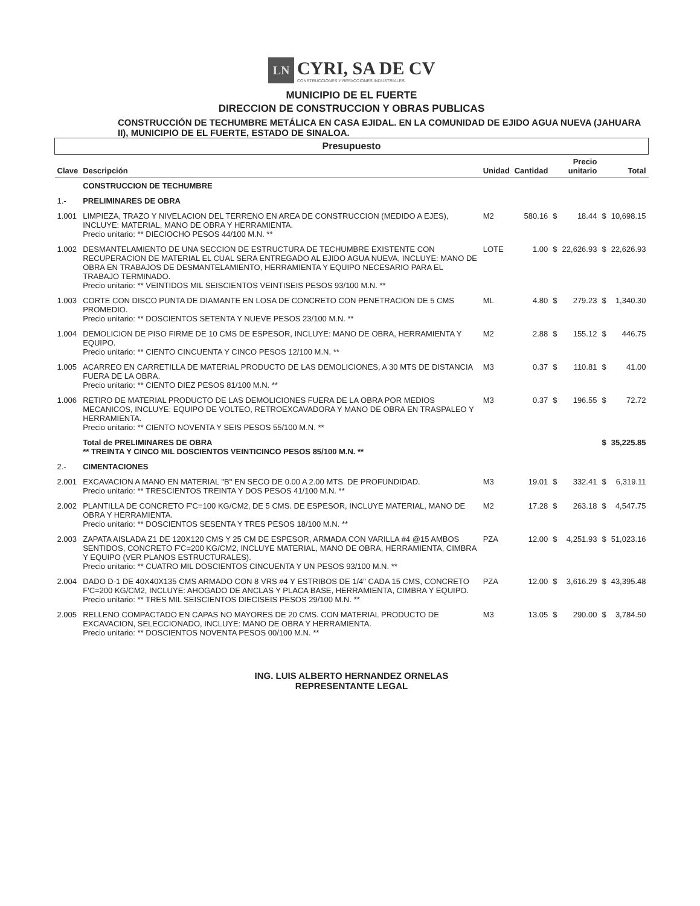LN CYRI, SA DE CV CONSTRUCCIONES Y REFACCIONES INDUSTRIALES
MUNICIPIO DE EL FUERTE
DIRECCION DE CONSTRUCCION Y OBRAS PUBLICAS
CONSTRUCCIÓN DE TECHUMBRE METÁLICA EN CASA EJIDAL. EN LA COMUNIDAD DE EJIDO AGUA NUEVA (JAHUARA II), MUNICIPIO DE EL FUERTE, ESTADO DE SINALOA.
| Presupuesto | | | | | | | |
| Clave | Descripción | Unidad | Cantidad | | Precio unitario | | Total |
| | CONSTRUCCION DE TECHUMBRE | | | | | | |
| 1.- | PRELIMINARES DE OBRA | | | | | | |
| 1.001 | LIMPIEZA, TRAZO Y NIVELACION DEL TERRENO EN AREA DE CONSTRUCCION (MEDIDO A EJES), INCLUYE: MATERIAL, MANO DE OBRA Y HERRAMIENTA. Precio unitario: ** DIECIOCHO PESOS 44/100 M.N. ** | M2 | 580.16 | $ | 18.44 | $ | 10,698.15 |
| 1.002 | DESMANTELAMIENTO DE UNA SECCION DE ESTRUCTURA DE TECHUMBRE EXISTENTE CON RECUPERACION DE MATERIAL EL CUAL SERA ENTREGADO AL EJIDO AGUA NUEVA, INCLUYE: MANO DE OBRA EN TRABAJOS DE DESMANTELAMIENTO, HERRAMIENTA Y EQUIPO NECESARIO PARA EL TRABAJO TERMINADO. Precio unitario: ** VEINTIDOS MIL SEISCIENTOS VEINTISEIS PESOS 93/100 M.N. ** | LOTE | 1.00 | $ | 22,626.93 | $ | 22,626.93 |
| 1.003 | CORTE CON DISCO PUNTA DE DIAMANTE EN LOSA DE CONCRETO CON PENETRACION DE 5 CMS PROMEDIO. Precio unitario: ** DOSCIENTOS SETENTA Y NUEVE PESOS 23/100 M.N. ** | ML | 4.80 | $ | 279.23 | $ | 1,340.30 |
| 1.004 | DEMOLICION DE PISO FIRME DE 10 CMS DE ESPESOR, INCLUYE: MANO DE OBRA, HERRAMIENTA Y EQUIPO. Precio unitario: ** CIENTO CINCUENTA Y CINCO PESOS 12/100 M.N. ** | M2 | 2.88 | $ | 155.12 | $ | 446.75 |
| 1.005 | ACARREO EN CARRETILLA DE MATERIAL PRODUCTO DE LAS DEMOLICIONES, A 30 MTS DE DISTANCIA FUERA DE LA OBRA. Precio unitario: ** CIENTO DIEZ PESOS 81/100 M.N. ** | M3 | 0.37 | $ | 110.81 | $ | 41.00 |
| 1.006 | RETIRO DE MATERIAL PRODUCTO DE LAS DEMOLICIONES FUERA DE LA OBRA POR MEDIOS MECANICOS, INCLUYE: EQUIPO DE VOLTEO, RETROEXCAVADORA Y MANO DE OBRA EN TRASPALEO Y HERRAMIENTA. Precio unitario: ** CIENTO NOVENTA Y SEIS PESOS 55/100 M.N. ** | M3 | 0.37 | $ | 196.55 | $ | 72.72 |
| | Total de PRELIMINARES DE OBRA ** TREINTA Y CINCO MIL DOSCIENTOS VEINTICINCO PESOS 85/100 M.N. ** | | | | | $ | 35,225.85 |
| 2.- | CIMENTACIONES | | | | | | |
| 2.001 | EXCAVACION A MANO EN MATERIAL "B" EN SECO DE 0.00 A 2.00 MTS. DE PROFUNDIDAD. Precio unitario: ** TRESCIENTOS TREINTA Y DOS PESOS 41/100 M.N. ** | M3 | 19.01 | $ | 332.41 | $ | 6,319.11 |
| 2.002 | PLANTILLA DE CONCRETO F'C=100 KG/CM2, DE 5 CMS. DE ESPESOR, INCLUYE MATERIAL, MANO DE OBRA Y HERRAMIENTA. Precio unitario: ** DOSCIENTOS SESENTA Y TRES PESOS 18/100 M.N. ** | M2 | 17.28 | $ | 263.18 | $ | 4,547.75 |
| 2.003 | ZAPATA AISLADA Z1 DE 120X120 CMS Y 25 CM DE ESPESOR, ARMADA CON VARILLA #4 @15 AMBOS SENTIDOS, CONCRETO F'C=200 KG/CM2, INCLUYE MATERIAL, MANO DE OBRA, HERRAMIENTA, CIMBRA Y EQUIPO (VER PLANOS ESTRUCTURALES). Precio unitario: ** CUATRO MIL DOSCIENTOS CINCUENTA Y UN PESOS 93/100 M.N. ** | PZA | 12.00 | $ | 4,251.93 | $ | 51,023.16 |
| 2.004 | DADO D-1 DE 40X40X135 CMS ARMADO CON 8 VRS #4 Y ESTRIBOS DE 1/4" CADA 15 CMS, CONCRETO F'C=200 KG/CM2, INCLUYE: AHOGADO DE ANCLAS Y PLACA BASE, HERRAMIENTA, CIMBRA Y EQUIPO. Precio unitario: ** TRES MIL SEISCIENTOS DIECISEIS PESOS 29/100 M.N. ** | PZA | 12.00 | $ | 3,616.29 | $ | 43,395.48 |
| 2.005 | RELLENO COMPACTADO EN CAPAS NO MAYORES DE 20 CMS. CON MATERIAL PRODUCTO DE EXCAVACION, SELECCIONADO, INCLUYE: MANO DE OBRA Y HERRAMIENTA. Precio unitario: ** DOSCIENTOS NOVENTA PESOS 00/100 M.N. ** | M3 | 13.05 | $ | 290.00 | $ | 3,784.50 |
ING. LUIS ALBERTO HERNANDEZ ORNELAS
REPRESENTANTE LEGAL